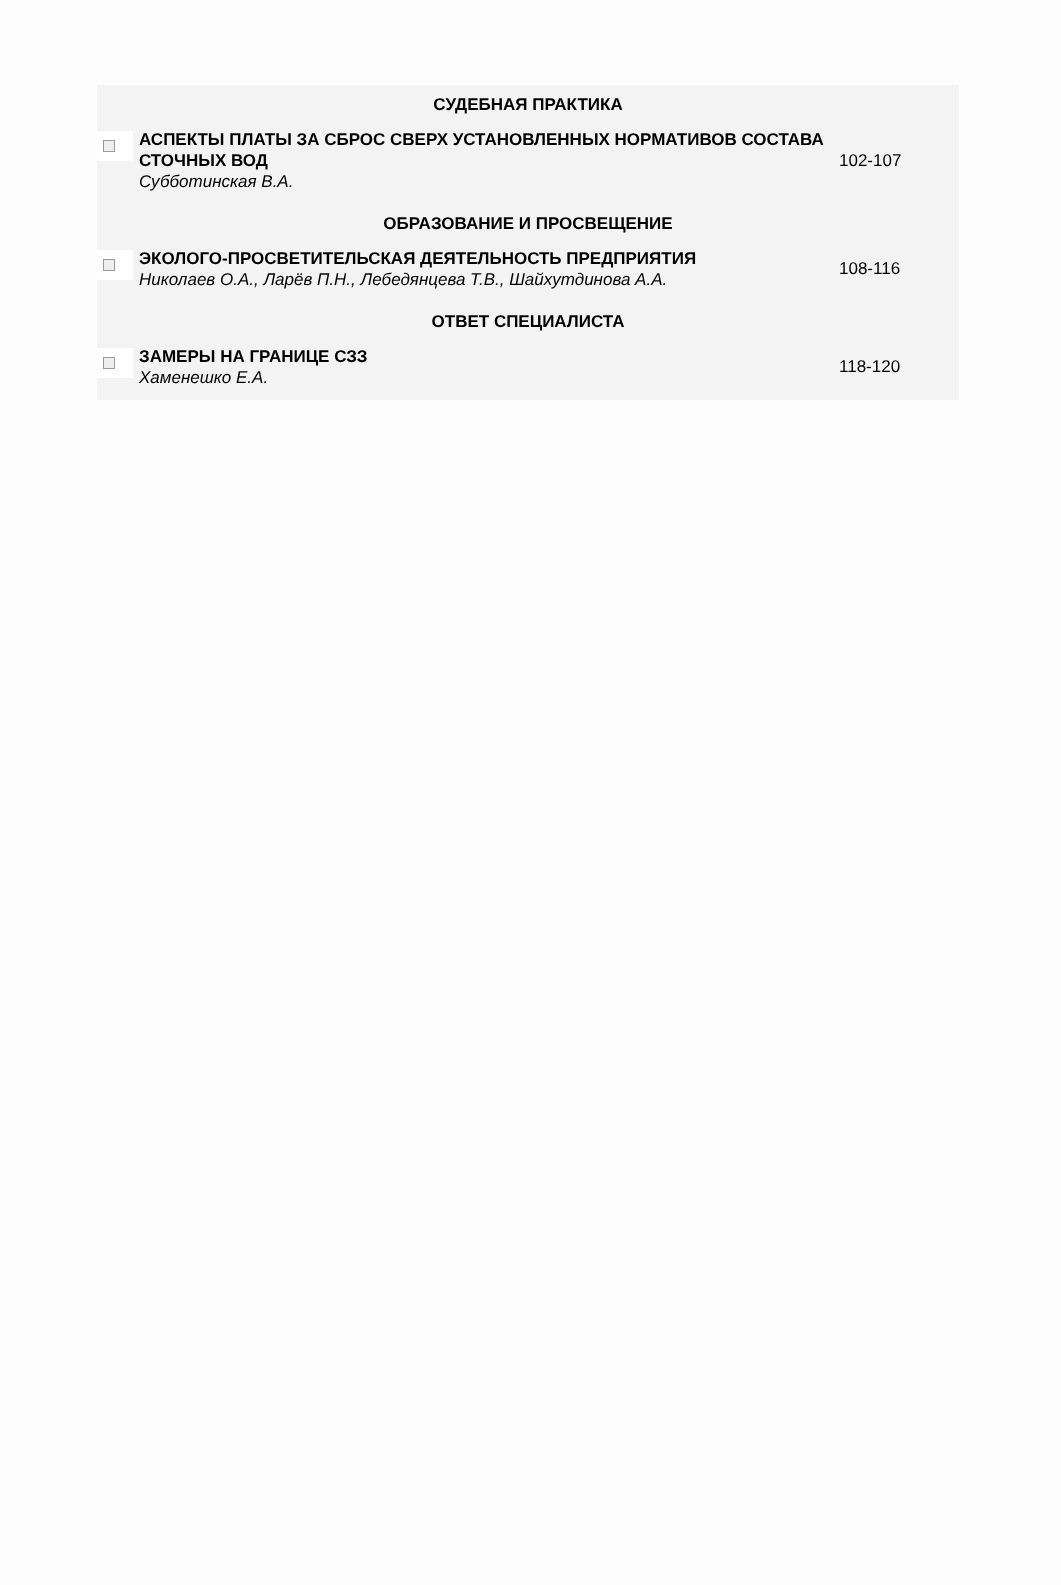| СУДЕБНАЯ ПРАКТИКА | | |
| | АСПЕКТЫ ПЛАТЫ ЗА СБРОС СВЕРХ УСТАНОВЛЕННЫХ НОРМАТИВОВ СОСТАВА СТОЧНЫХ ВОД Субботинская В.А. | 102-107 |
| ОБРАЗОВАНИЕ И ПРОСВЕЩЕНИЕ | | |
| | ЭКОЛОГО-ПРОСВЕТИТЕЛЬСКАЯ ДЕЯТЕЛЬНОСТЬ ПРЕДПРИЯТИЯ Николаев О.А., Ларёв П.Н., Лебедянцева Т.В., Шайхутдинова А.А. | 108-116 |
| ОТВЕТ СПЕЦИАЛИСТА | | |
| | ЗАМЕРЫ НА ГРАНИЦЕ СЗЗ Хаменешко Е.А. | 118-120 |